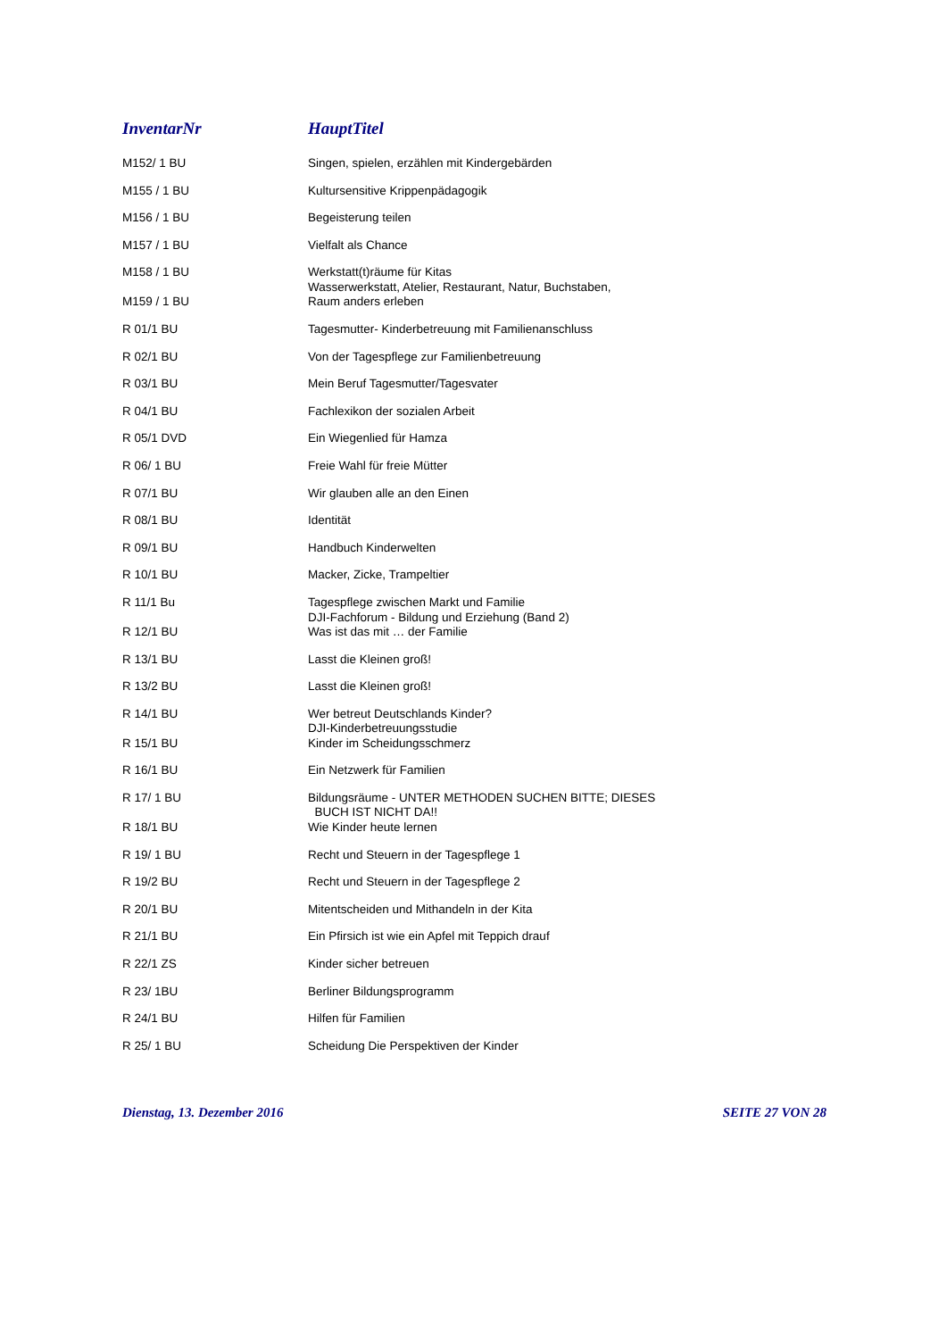| InventarNr | HauptTitel |
| --- | --- |
| M152/ 1 BU | Singen, spielen, erzählen mit Kindergebärden |
| M155 / 1 BU | Kultursensitive Krippenpädagogik |
| M156 / 1 BU | Begeisterung teilen |
| M157 / 1 BU | Vielfalt als Chance |
| M158 / 1 BU | Werkstatt(t)räume für Kitas |
| M159 / 1 BU | Wasserwerkstatt, Atelier, Restaurant, Natur, Buchstaben, Raum anders erleben |
| R 01/1 BU | Tagesmutter- Kinderbetreuung mit Familienanschluss |
| R 02/1 BU | Von der Tagespflege zur Familienbetreuung |
| R 03/1 BU | Mein Beruf Tagesmutter/Tagesvater |
| R 04/1 BU | Fachlexikon der sozialen Arbeit |
| R 05/1 DVD | Ein Wiegenlied für Hamza |
| R 06/ 1 BU | Freie Wahl für freie Mütter |
| R 07/1 BU | Wir glauben alle an den Einen |
| R 08/1 BU | Identität |
| R 09/1 BU | Handbuch Kinderwelten |
| R 10/1 BU | Macker, Zicke, Trampeltier |
| R 11/1 Bu | Tagespflege zwischen Markt und Familie |
| R 12/1 BU | DJI-Fachforum - Bildung und Erziehung (Band 2) Was ist das mit … der Familie |
| R 13/1 BU | Lasst die Kleinen groß! |
| R 13/2 BU | Lasst die Kleinen groß! |
| R 14/1 BU | Wer betreut Deutschlands Kinder? |
| R 15/1 BU | DJI-Kinderbetreuungsstudie Kinder im Scheidungsschmerz |
| R 16/1 BU | Ein Netzwerk für Familien |
| R 17/ 1 BU | Bildungsräume - UNTER METHODEN SUCHEN BITTE; DIESES |
| R 18/1 BU | BUCH IST NICHT DA!! Wie Kinder heute lernen |
| R 19/ 1 BU | Recht und Steuern in der Tagespflege 1 |
| R 19/2 BU | Recht und Steuern in der Tagespflege 2 |
| R 20/1 BU | Mitentscheiden und Mithandeln in der Kita |
| R 21/1 BU | Ein Pfirsich ist wie ein Apfel mit Teppich drauf |
| R 22/1 ZS | Kinder sicher betreuen |
| R 23/ 1BU | Berliner Bildungsprogramm |
| R 24/1 BU | Hilfen für Familien |
| R 25/ 1 BU | Scheidung Die Perspektiven der Kinder |
Dienstag, 13. Dezember 2016 SEITE 27 VON 28